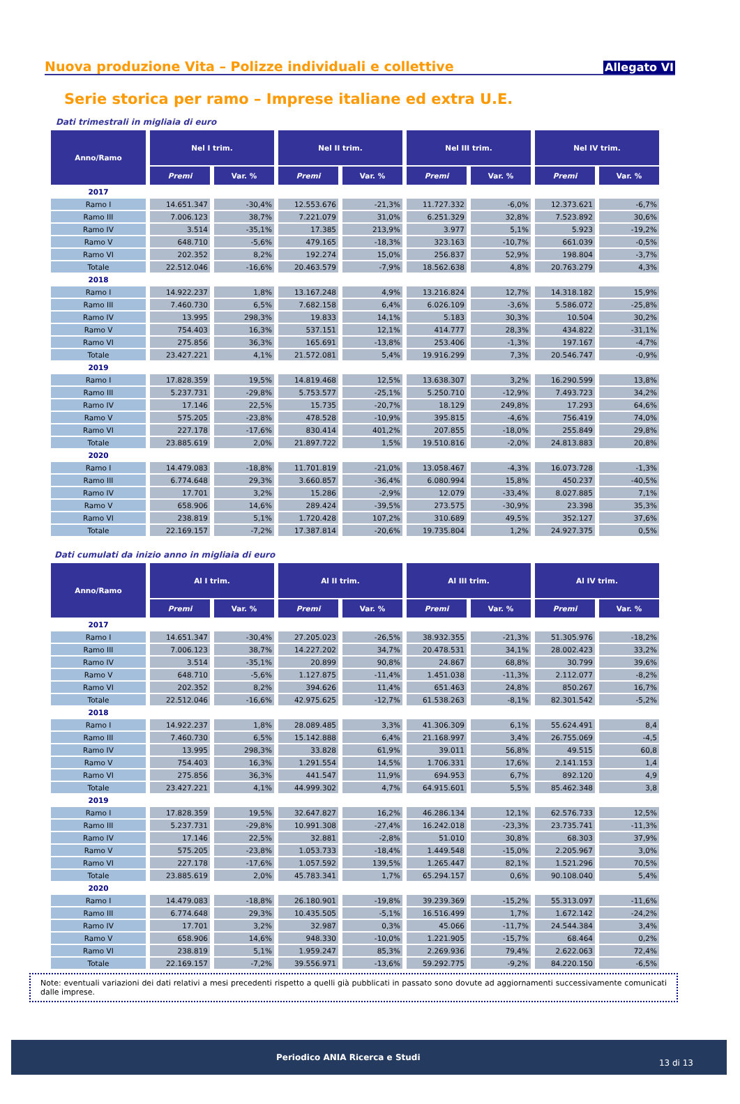Nuova produzione Vita – Polizze individuali e collettive
Allegato VI
Serie storica per ramo – Imprese italiane ed extra U.E.
Dati trimestrali in migliaia di euro
| Anno/Ramo | Nel I trim. | | Nel II trim. | | Nel III trim. | | Nel IV trim. | |
| --- | --- | --- | --- | --- | --- | --- | --- | --- |
| | Premi | Var. % | Premi | Var. % | Premi | Var. % | Premi | Var. % |
| 2017 | | | | | | | | |
| Ramo I | 14.651.347 | -30,4% | 12.553.676 | -21,3% | 11.727.332 | -6,0% | 12.373.621 | -6,7% |
| Ramo III | 7.006.123 | 38,7% | 7.221.079 | 31,0% | 6.251.329 | 32,8% | 7.523.892 | 30,6% |
| Ramo IV | 3.514 | -35,1% | 17.385 | 213,9% | 3.977 | 5,1% | 5.923 | -19,2% |
| Ramo V | 648.710 | -5,6% | 479.165 | -18,3% | 323.163 | -10,7% | 661.039 | -0,5% |
| Ramo VI | 202.352 | 8,2% | 192.274 | 15,0% | 256.837 | 52,9% | 198.804 | -3,7% |
| Totale | 22.512.046 | -16,6% | 20.463.579 | -7,9% | 18.562.638 | 4,8% | 20.763.279 | 4,3% |
| 2018 | | | | | | | | |
| Ramo I | 14.922.237 | 1,8% | 13.167.248 | 4,9% | 13.216.824 | 12,7% | 14.318.182 | 15,9% |
| Ramo III | 7.460.730 | 6,5% | 7.682.158 | 6,4% | 6.026.109 | -3,6% | 5.586.072 | -25,8% |
| Ramo IV | 13.995 | 298,3% | 19.833 | 14,1% | 5.183 | 30,3% | 10.504 | 30,2% |
| Ramo V | 754.403 | 16,3% | 537.151 | 12,1% | 414.777 | 28,3% | 434.822 | -31,1% |
| Ramo VI | 275.856 | 36,3% | 165.691 | -13,8% | 253.406 | -1,3% | 197.167 | -4,7% |
| Totale | 23.427.221 | 4,1% | 21.572.081 | 5,4% | 19.916.299 | 7,3% | 20.546.747 | -0,9% |
| 2019 | | | | | | | | |
| Ramo I | 17.828.359 | 19,5% | 14.819.468 | 12,5% | 13.638.307 | 3,2% | 16.290.599 | 13,8% |
| Ramo III | 5.237.731 | -29,8% | 5.753.577 | -25,1% | 5.250.710 | -12,9% | 7.493.723 | 34,2% |
| Ramo IV | 17.146 | 22,5% | 15.735 | -20,7% | 18.129 | 249,8% | 17.293 | 64,6% |
| Ramo V | 575.205 | -23,8% | 478.528 | -10,9% | 395.815 | -4,6% | 756.419 | 74,0% |
| Ramo VI | 227.178 | -17,6% | 830.414 | 401,2% | 207.855 | -18,0% | 255.849 | 29,8% |
| Totale | 23.885.619 | 2,0% | 21.897.722 | 1,5% | 19.510.816 | -2,0% | 24.813.883 | 20,8% |
| 2020 | | | | | | | | |
| Ramo I | 14.479.083 | -18,8% | 11.701.819 | -21,0% | 13.058.467 | -4,3% | 16.073.728 | -1,3% |
| Ramo III | 6.774.648 | 29,3% | 3.660.857 | -36,4% | 6.080.994 | 15,8% | 450.237 | -40,5% |
| Ramo IV | 17.701 | 3,2% | 15.286 | -2,9% | 12.079 | -33,4% | 8.027.885 | 7,1% |
| Ramo V | 658.906 | 14,6% | 289.424 | -39,5% | 273.575 | -30,9% | 23.398 | 35,3% |
| Ramo VI | 238.819 | 5,1% | 1.720.428 | 107,2% | 310.689 | 49,5% | 352.127 | 37,6% |
| Totale | 22.169.157 | -7,2% | 17.387.814 | -20,6% | 19.735.804 | 1,2% | 24.927.375 | 0,5% |
Dati cumulati da inizio anno in migliaia di euro
| Anno/Ramo | Al I trim. | | Al II trim. | | Al III trim. | | Al IV trim. | |
| --- | --- | --- | --- | --- | --- | --- | --- | --- |
| | Premi | Var. % | Premi | Var. % | Premi | Var. % | Premi | Var. % |
| 2017 | | | | | | | | |
| Ramo I | 14.651.347 | -30,4% | 27.205.023 | -26,5% | 38.932.355 | -21,3% | 51.305.976 | -18,2% |
| Ramo III | 7.006.123 | 38,7% | 14.227.202 | 34,7% | 20.478.531 | 34,1% | 28.002.423 | 33,2% |
| Ramo IV | 3.514 | -35,1% | 20.899 | 90,8% | 24.867 | 68,8% | 30.799 | 39,6% |
| Ramo V | 648.710 | -5,6% | 1.127.875 | -11,4% | 1.451.038 | -11,3% | 2.112.077 | -8,2% |
| Ramo VI | 202.352 | 8,2% | 394.626 | 11,4% | 651.463 | 24,8% | 850.267 | 16,7% |
| Totale | 22.512.046 | -16,6% | 42.975.625 | -12,7% | 61.538.263 | -8,1% | 82.301.542 | -5,2% |
| 2018 | | | | | | | | |
| Ramo I | 14.922.237 | 1,8% | 28.089.485 | 3,3% | 41.306.309 | 6,1% | 55.624.491 | 8,4 |
| Ramo III | 7.460.730 | 6,5% | 15.142.888 | 6,4% | 21.168.997 | 3,4% | 26.755.069 | -4,5 |
| Ramo IV | 13.995 | 298,3% | 33.828 | 61,9% | 39.011 | 56,8% | 49.515 | 60,8 |
| Ramo V | 754.403 | 16,3% | 1.291.554 | 14,5% | 1.706.331 | 17,6% | 2.141.153 | 1,4 |
| Ramo VI | 275.856 | 36,3% | 441.547 | 11,9% | 694.953 | 6,7% | 892.120 | 4,9 |
| Totale | 23.427.221 | 4,1% | 44.999.302 | 4,7% | 64.915.601 | 5,5% | 85.462.348 | 3,8 |
| 2019 | | | | | | | | |
| Ramo I | 17.828.359 | 19,5% | 32.647.827 | 16,2% | 46.286.134 | 12,1% | 62.576.733 | 12,5% |
| Ramo III | 5.237.731 | -29,8% | 10.991.308 | -27,4% | 16.242.018 | -23,3% | 23.735.741 | -11,3% |
| Ramo IV | 17.146 | 22,5% | 32.881 | -2,8% | 51.010 | 30,8% | 68.303 | 37,9% |
| Ramo V | 575.205 | -23,8% | 1.053.733 | -18,4% | 1.449.548 | -15,0% | 2.205.967 | 3,0% |
| Ramo VI | 227.178 | -17,6% | 1.057.592 | 139,5% | 1.265.447 | 82,1% | 1.521.296 | 70,5% |
| Totale | 23.885.619 | 2,0% | 45.783.341 | 1,7% | 65.294.157 | 0,6% | 90.108.040 | 5,4% |
| 2020 | | | | | | | | |
| Ramo I | 14.479.083 | -18,8% | 26.180.901 | -19,8% | 39.239.369 | -15,2% | 55.313.097 | -11,6% |
| Ramo III | 6.774.648 | 29,3% | 10.435.505 | -5,1% | 16.516.499 | 1,7% | 1.672.142 | -24,2% |
| Ramo IV | 17.701 | 3,2% | 32.987 | 0,3% | 45.066 | -11,7% | 24.544.384 | 3,4% |
| Ramo V | 658.906 | 14,6% | 948.330 | -10,0% | 1.221.905 | -15,7% | 68.464 | 0,2% |
| Ramo VI | 238.819 | 5,1% | 1.959.247 | 85,3% | 2.269.936 | 79,4% | 2.622.063 | 72,4% |
| Totale | 22.169.157 | -7,2% | 39.556.971 | -13,6% | 59.292.775 | -9,2% | 84.220.150 | -6,5% |
Note: eventuali variazioni dei dati relativi a mesi precedenti rispetto a quelli già pubblicati in passato sono dovute ad aggiornamenti successivamente comunicati dalle imprese.
Periodico ANIA Ricerca e Studi 13 di 13